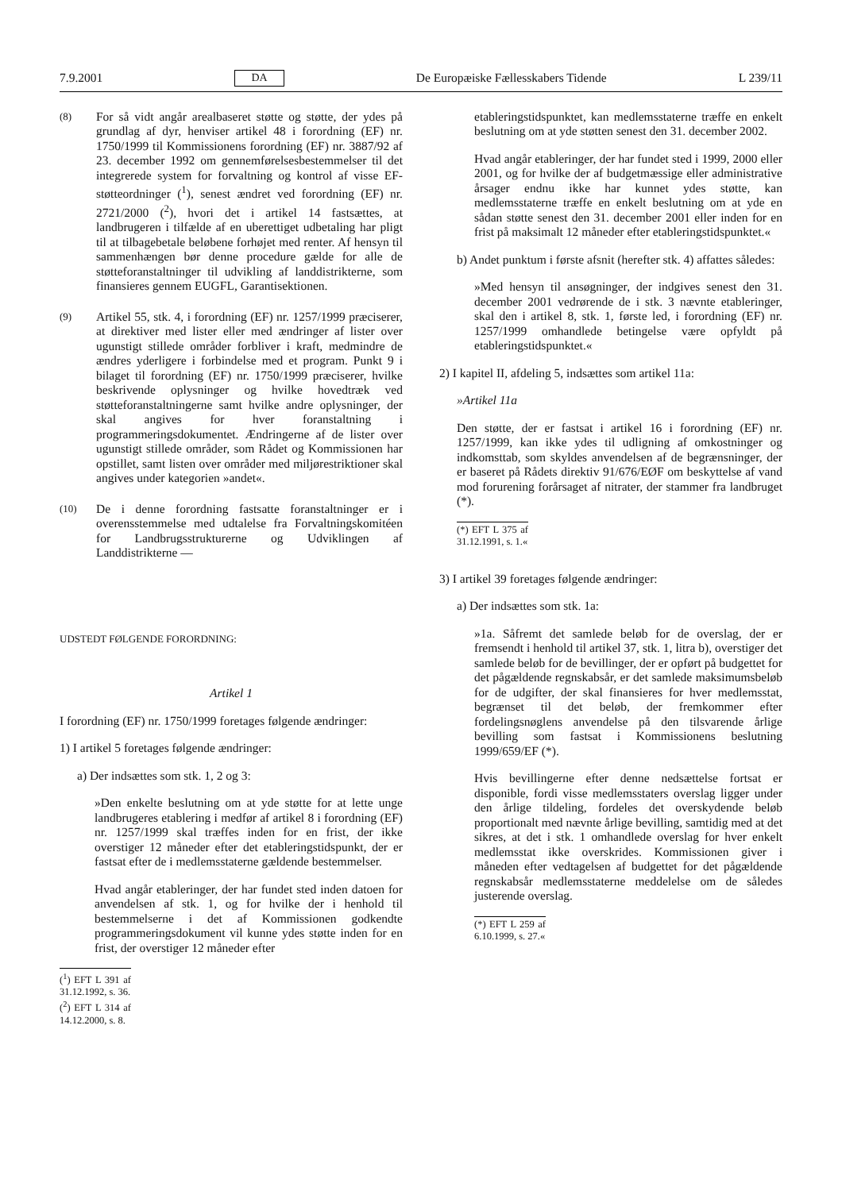7.9.2001 DA De Europæiske Fællesskabers Tidende L 239/11
(8) For så vidt angår arealbaseret støtte og støtte, der ydes på grundlag af dyr, henviser artikel 48 i forordning (EF) nr. 1750/1999 til Kommissionens forordning (EF) nr. 3887/92 af 23. december 1992 om gennemførelsesbestemmelser til det integrerede system for forvaltning og kontrol af visse EF-støtteordninger (<sup>1</sup>), senest ændret ved forordning (EF) nr. 2721/2000 (<sup>2</sup>), hvori det i artikel 14 fastsættes, at landbrugeren i tilfælde af en uberettiget udbetaling har pligt til at tilbagebetale beløbene forhøjet med renter. Af hensyn til sammenhængen bør denne procedure gælde for alle de støtteforanstaltninger til udvikling af landdistrikterne, som finansieres gennem EUGFL, Garantisektionen.
(9) Artikel 55, stk. 4, i forordning (EF) nr. 1257/1999 præciserer, at direktiver med lister eller med ændringer af lister over ugunstigt stillede områder forbliver i kraft, medmindre de ændres yderligere i forbindelse med et program. Punkt 9 i bilaget til forordning (EF) nr. 1750/1999 præciserer, hvilke beskrivende oplysninger og hvilke hovedtræk ved støtteforanstaltningerne samt hvilke andre oplysninger, der skal angives for hver foranstaltning i programmeringsdokumentet. Ændringerne af de lister over ugunstigt stillede områder, som Rådet og Kommissionen har opstillet, samt listen over områder med miljørestriktioner skal angives under kategorien »andet«.
(10) De i denne forordning fastsatte foranstaltninger er i overensstemmelse med udtalelse fra Forvaltningskomitéen for Landbrugsstrukturerne og Udviklingen af Landdistrikterne —
UDSTEDT FØLGENDE FORORDNING:
Artikel 1
I forordning (EF) nr. 1750/1999 foretages følgende ændringer:
1) I artikel 5 foretages følgende ændringer:
a) Der indsættes som stk. 1, 2 og 3:
»Den enkelte beslutning om at yde støtte for at lette unge landbrugeres etablering i medfør af artikel 8 i forordning (EF) nr. 1257/1999 skal træffes inden for en frist, der ikke overstiger 12 måneder efter det etableringstidspunkt, der er fastsat efter de i medlemsstaterne gældende bestemmelser.
Hvad angår etableringer, der har fundet sted inden datoen for anvendelsen af stk. 1, og for hvilke der i henhold til bestemmelserne i det af Kommissionen godkendte programmeringsdokument vil kunne ydes støtte inden for en frist, der overstiger 12 måneder efter
(<sup>1</sup>) EFT L 391 af 31.12.1992, s. 36.
(<sup>2</sup>) EFT L 314 af 14.12.2000, s. 8.
etableringstidspunktet, kan medlemsstaterne træffe en enkelt beslutning om at yde støtten senest den 31. december 2002.
Hvad angår etableringer, der har fundet sted i 1999, 2000 eller 2001, og for hvilke der af budgetmæssige eller administrative årsager endnu ikke har kunnet ydes støtte, kan medlemsstaterne træffe en enkelt beslutning om at yde en sådan støtte senest den 31. december 2001 eller inden for en frist på maksimalt 12 måneder efter etableringstidspunktet.«
b) Andet punktum i første afsnit (herefter stk. 4) affattes således:
»Med hensyn til ansøgninger, der indgives senest den 31. december 2001 vedrørende de i stk. 3 nævnte etableringer, skal den i artikel 8, stk. 1, første led, i forordning (EF) nr. 1257/1999 omhandlede betingelse være opfyldt på etableringstidspunktet.«
2) I kapitel II, afdeling 5, indsættes som artikel 11a:
»Artikel 11a
Den støtte, der er fastsat i artikel 16 i forordning (EF) nr. 1257/1999, kan ikke ydes til udligning af omkostninger og indkomsttab, som skyldes anvendelsen af de begrænsninger, der er baseret på Rådets direktiv 91/676/EØF om beskyttelse af vand mod forurening forårsaget af nitrater, der stammer fra landbruget (*).
(*) EFT L 375 af 31.12.1991, s. 1.«
3) I artikel 39 foretages følgende ændringer:
a) Der indsættes som stk. 1a:
»1a. Såfremt det samlede beløb for de overslag, der er fremsendt i henhold til artikel 37, stk. 1, litra b), overstiger det samlede beløb for de bevillinger, der er opført på budgettet for det pågældende regnskabsår, er det samlede maksimumsbeløb for de udgifter, der skal finansieres for hver medlemsstat, begrænset til det beløb, der fremkommer efter fordelingsnøglens anvendelse på den tilsvarende årlige bevilling som fastsat i Kommissionens beslutning 1999/659/EF (*).
Hvis bevillingerne efter denne nedsættelse fortsat er disponible, fordi visse medlemsstaters overslag ligger under den årlige tildeling, fordeles det overskydende beløb proportionalt med nævnte årlige bevilling, samtidig med at det sikres, at det i stk. 1 omhandlede overslag for hver enkelt medlemsstat ikke overskrides. Kommissionen giver i måneden efter vedtagelsen af budgettet for det pågældende regnskabsår medlemsstaterne meddelelse om de således justerende overslag.
(*) EFT L 259 af 6.10.1999, s. 27.«